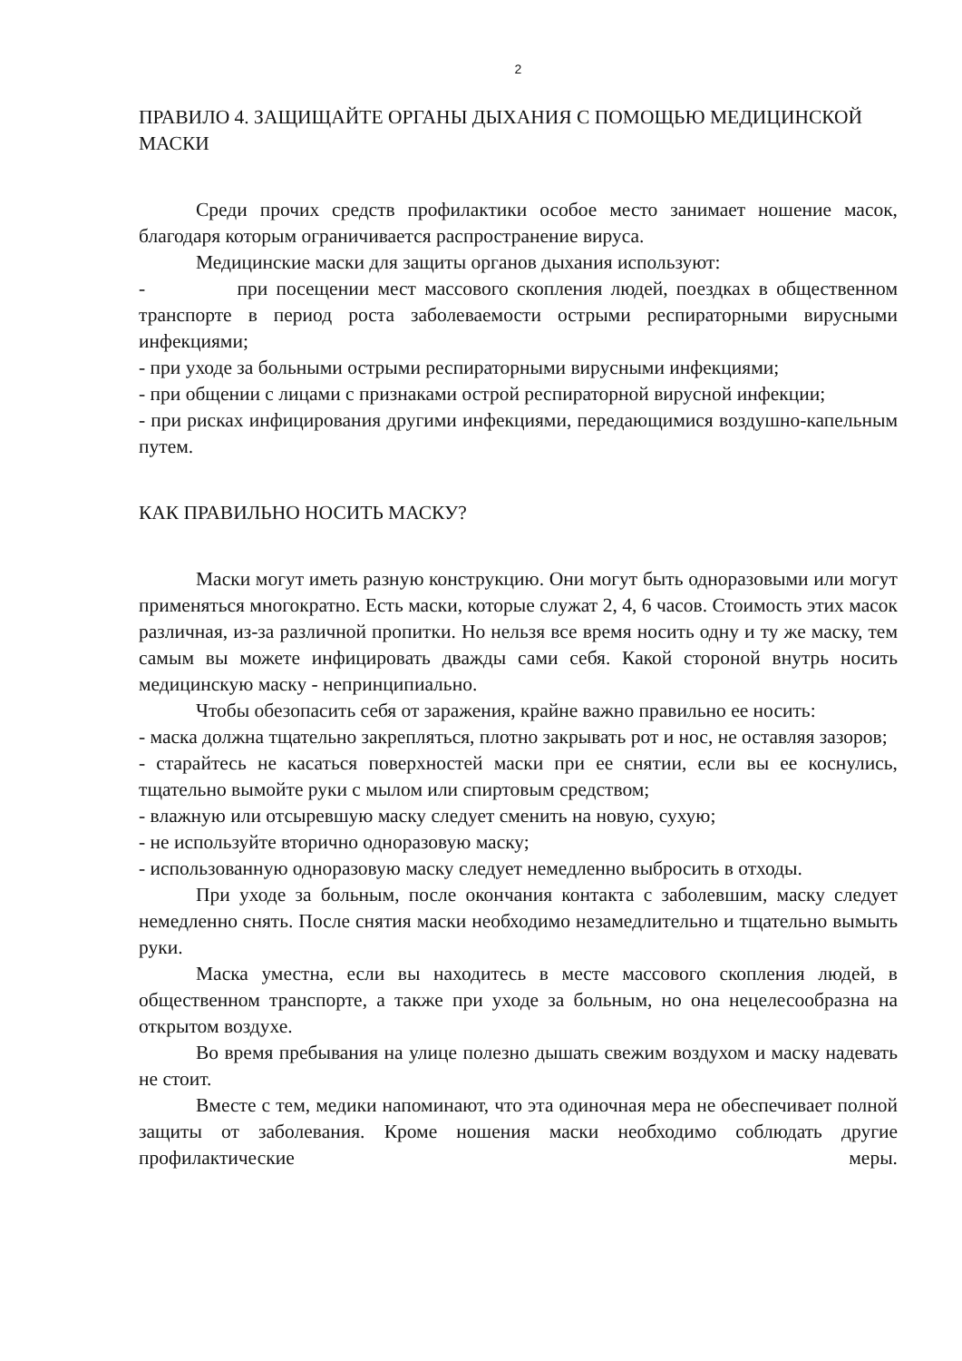2
ПРАВИЛО 4. ЗАЩИЩАЙТЕ ОРГАНЫ ДЫХАНИЯ С ПОМОЩЬЮ МЕДИЦИНСКОЙ МАСКИ
Среди прочих средств профилактики особое место занимает ношение масок, благодаря которым ограничивается распространение вируса.
Медицинские маски для защиты органов дыхания используют:
- при посещении мест массового скопления людей, поездках в общественном транспорте в период роста заболеваемости острыми респираторными вирусными инфекциями;
- при уходе за больными острыми респираторными вирусными инфекциями;
- при общении с лицами с признаками острой респираторной вирусной инфекции;
- при рисках инфицирования другими инфекциями, передающимися воздушно-капельным путем.
КАК ПРАВИЛЬНО НОСИТЬ МАСКУ?
Маски могут иметь разную конструкцию. Они могут быть одноразовыми или могут применяться многократно. Есть маски, которые служат 2, 4, 6 часов. Стоимость этих масок различная, из-за различной пропитки. Но нельзя все время носить одну и ту же маску, тем самым вы можете инфицировать дважды сами себя. Какой стороной внутрь носить медицинскую маску - непринципиально.
Чтобы обезопасить себя от заражения, крайне важно правильно ее носить:
- маска должна тщательно закрепляться, плотно закрывать рот и нос, не оставляя зазоров;
- старайтесь не касаться поверхностей маски при ее снятии, если вы ее коснулись, тщательно вымойте руки с мылом или спиртовым средством;
- влажную или отсыревшую маску следует сменить на новую, сухую;
- не используйте вторично одноразовую маску;
- использованную одноразовую маску следует немедленно выбросить в отходы.
При уходе за больным, после окончания контакта с заболевшим, маску следует немедленно снять. После снятия маски необходимо незамедлительно и тщательно вымыть руки.
Маска уместна, если вы находитесь в месте массового скопления людей, в общественном транспорте, а также при уходе за больным, но она нецелесообразна на открытом воздухе.
Во время пребывания на улице полезно дышать свежим воздухом и маску надевать не стоит.
Вместе с тем, медики напоминают, что эта одиночная мера не обеспечивает полной защиты от заболевания. Кроме ношения маски необходимо соблюдать другие профилактические меры.